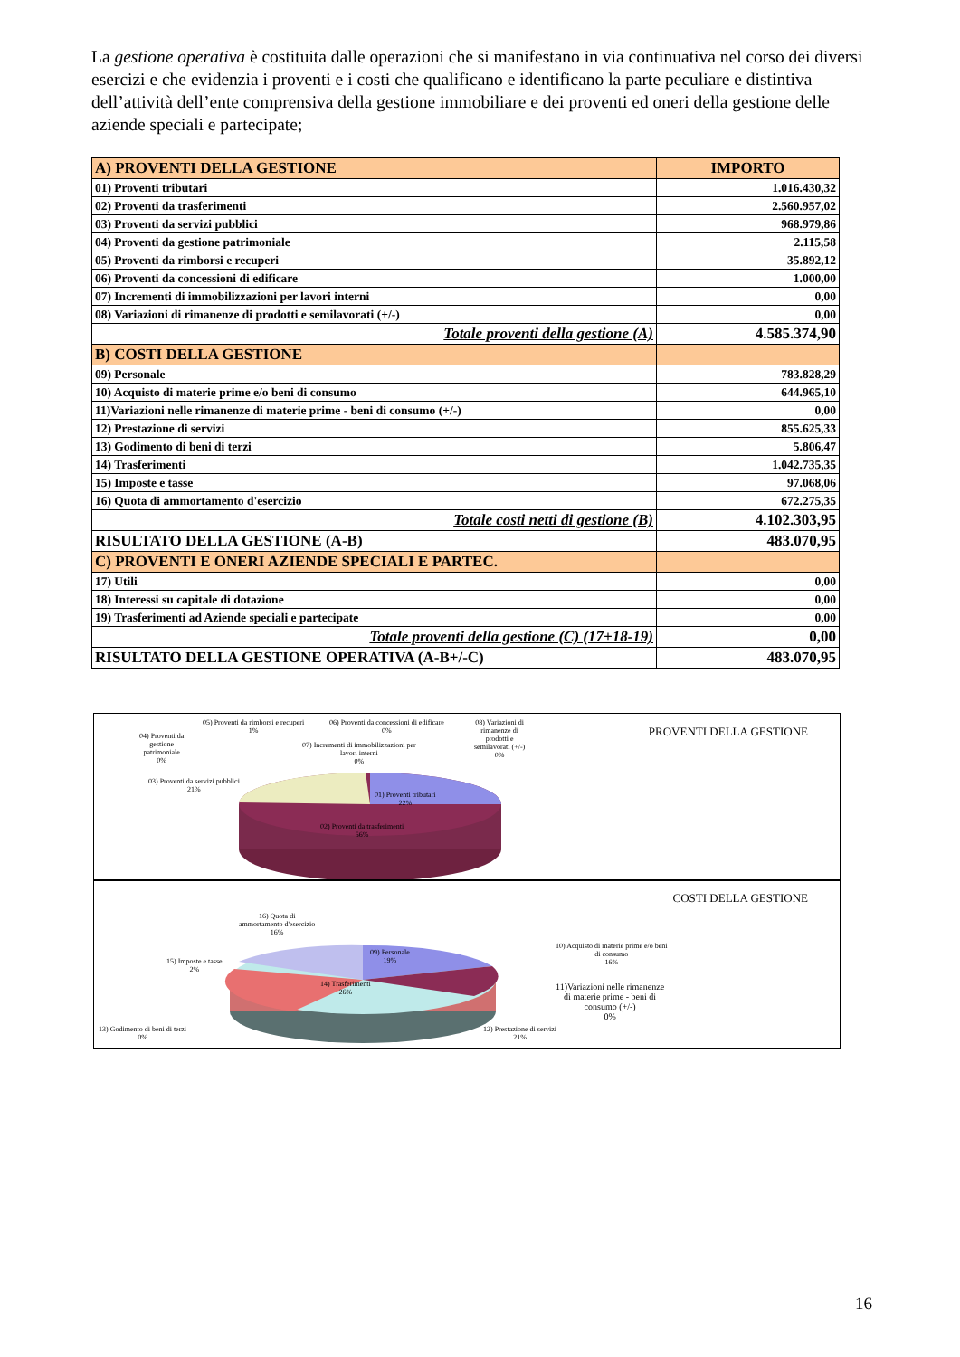La gestione operativa è costituita dalle operazioni che si manifestano in via continuativa nel corso dei diversi esercizi e che evidenzia i proventi e i costi che qualificano e identificano la parte peculiare e distintiva dell’attività dell’ente comprensiva della gestione immobiliare e dei proventi ed oneri della gestione delle aziende speciali e partecipate;
| A) PROVENTI DELLA GESTIONE | IMPORTO |
| --- | --- |
| 01) Proventi tributari | 1.016.430,32 |
| 02) Proventi da trasferimenti | 2.560.957,02 |
| 03) Proventi da servizi pubblici | 968.979,86 |
| 04) Proventi da gestione patrimoniale | 2.115,58 |
| 05) Proventi da rimborsi e recuperi | 35.892,12 |
| 06) Proventi da concessioni di edificare | 1.000,00 |
| 07) Incrementi di immobilizzazioni per lavori interni | 0,00 |
| 08) Variazioni di rimanenze di prodotti e semilavorati (+/-) | 0,00 |
| Totale proventi della gestione (A) | 4.585.374,90 |
| B) COSTI DELLA GESTIONE | |
| 09) Personale | 783.828,29 |
| 10) Acquisto di materie prime e/o beni di consumo | 644.965,10 |
| 11)Variazioni nelle rimanenze di materie prime - beni di consumo (+/-) | 0,00 |
| 12) Prestazione di servizi | 855.625,33 |
| 13) Godimento di beni di terzi | 5.806,47 |
| 14) Trasferimenti | 1.042.735,35 |
| 15) Imposte e tasse | 97.068,06 |
| 16) Quota di ammortamento d'esercizio | 672.275,35 |
| Totale costi netti di gestione (B) | 4.102.303,95 |
| RISULTATO DELLA GESTIONE (A-B) | 483.070,95 |
| C) PROVENTI E ONERI AZIENDE SPECIALI E PARTEC. | |
| 17) Utili | 0,00 |
| 18) Interessi su capitale di dotazione | 0,00 |
| 19) Trasferimenti ad Aziende speciali e partecipate | 0,00 |
| Totale proventi della gestione (C) (17+18-19) | 0,00 |
| RISULTATO DELLA GESTIONE OPERATIVA (A-B+/-C) | 483.070,95 |
PROVENTI DELLA GESTIONE
04) Proventi da
gestione
patrimoniale
0%
05) Proventi da rimborsi e recuperi
1%
06) Proventi da concessioni di edificare
0%
07) Incrementi di immobilizzazioni per
lavori interni
0%
08) Variazioni di
rimanenze di
prodotti e
semilavorati (+/-)
0%
03) Proventi da servizi pubblici
21%
01) Proventi tributari
22%
02) Proventi da trasferimenti
56%
COSTI DELLA GESTIONE
16) Quota di
ammortamento d'esercizio
16%
15) Imposte e tasse
2%
09) Personale
19%
14) Trasferimenti
26%
10) Acquisto di materie prime e/o beni
di consumo
16%
11)Variazioni nelle rimanenze
di materie prime - beni di
consumo (+/-)
0%
13) Godimento di beni di terzi
0%
12) Prestazione di servizi
21%
16